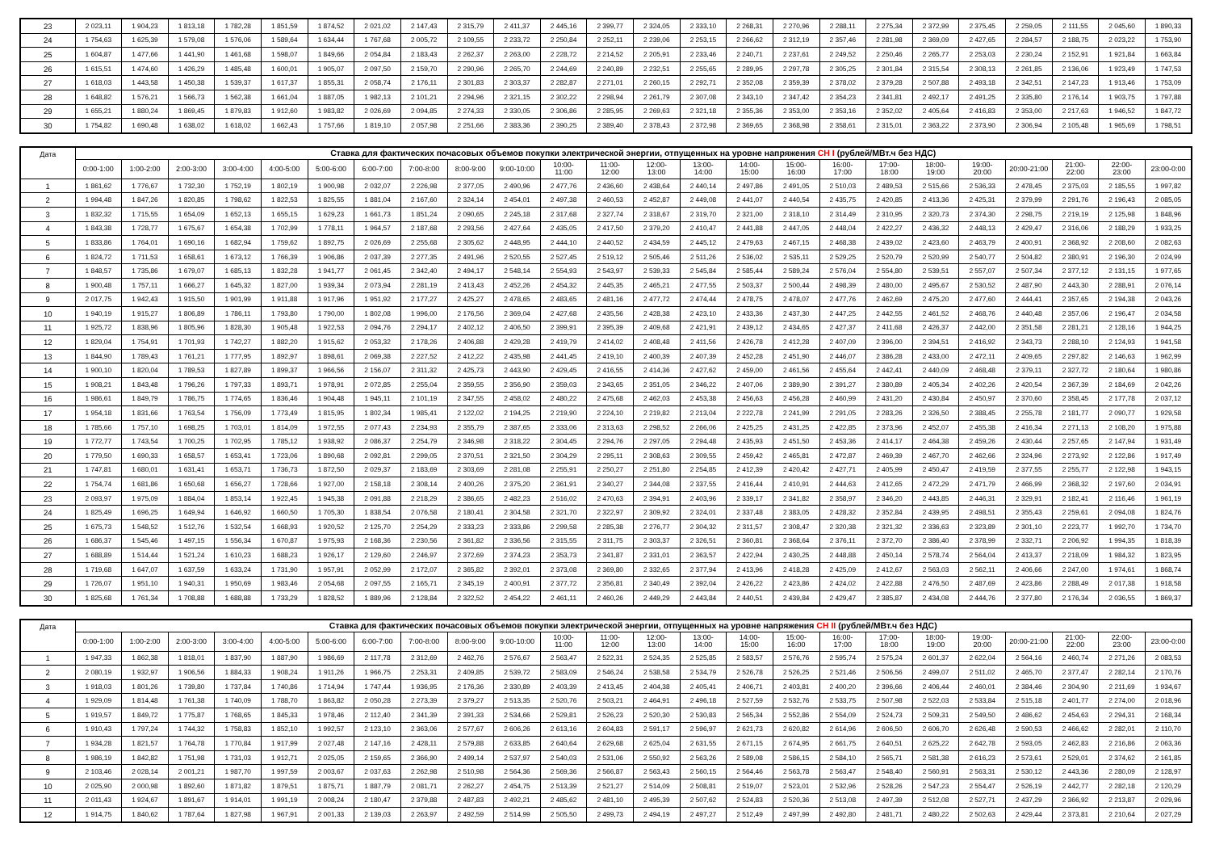| 23 | 2 023,11 | 1 904,23 | 1 813,18 | 1 782,28 | 1 851,59 | 1 874,52 | 2 021,02 | 2 147,43 | 2 315,79 | 2 411,37 | 2 445,16 | 2 399,77 | 2 324,05 | 2 333,10 | 2 268,31 | 2 270,96 | 2 288,11 | 2 275,34 | 2 372,99 | 2 375,45 | 2 259,05 | 2 111,55 | 2 045,60 | 1 890,33 |
| 24 | 1 754,63 | 1 625,39 | 1 579,08 | 1 576,06 | 1 589,64 | 1 634,44 | 1 767,68 | 2 005,72 | 2 109,55 | 2 233,72 | 2 250,84 | 2 252,11 | 2 239,06 | 2 253,15 | 2 266,62 | 2 312,19 | 2 357,46 | 2 281,98 | 2 369,09 | 2 427,65 | 2 284,57 | 2 188,75 | 2 023,22 | 1 753,90 |
| 25 | 1 604,87 | 1 477,66 | 1 441,90 | 1 461,68 | 1 598,07 | 1 849,66 | 2 054,84 | 2 183,43 | 2 262,37 | 2 263,00 | 2 228,72 | 2 214,52 | 2 205,91 | 2 233,46 | 2 240,71 | 2 237,61 | 2 249,52 | 2 250,46 | 2 265,77 | 2 253,03 | 2 230,24 | 2 152,91 | 1 921,84 | 1 663,84 |
| 26 | 1 615,51 | 1 474,60 | 1 426,29 | 1 485,48 | 1 600,01 | 1 905,07 | 2 097,50 | 2 159,70 | 2 290,96 | 2 265,70 | 2 244,69 | 2 240,89 | 2 232,51 | 2 255,65 | 2 289,95 | 2 297,78 | 2 305,25 | 2 301,84 | 2 315,54 | 2 308,13 | 2 261,85 | 2 136,06 | 1 923,49 | 1 747,53 |
| 27 | 1 618,03 | 1 443,58 | 1 450,38 | 1 539,37 | 1 617,37 | 1 855,31 | 2 058,74 | 2 176,11 | 2 301,83 | 2 303,37 | 2 282,87 | 2 271,01 | 2 260,15 | 2 292,71 | 2 352,08 | 2 359,39 | 2 378,02 | 2 379,28 | 2 507,88 | 2 493,18 | 2 342,51 | 2 147,23 | 1 913,46 | 1 753,09 |
| 28 | 1 648,82 | 1 576,21 | 1 566,73 | 1 562,38 | 1 661,04 | 1 887,05 | 1 982,13 | 2 101,21 | 2 294,96 | 2 321,15 | 2 302,22 | 2 298,94 | 2 261,79 | 2 307,08 | 2 343,10 | 2 347,42 | 2 354,23 | 2 341,81 | 2 492,17 | 2 491,25 | 2 335,80 | 2 176,14 | 1 903,75 | 1 797,88 |
| 29 | 1 655,21 | 1 880,24 | 1 869,45 | 1 879,83 | 1 912,60 | 1 983,82 | 2 026,69 | 2 094,85 | 2 274,33 | 2 330,05 | 2 306,86 | 2 285,95 | 2 269,63 | 2 321,18 | 2 355,36 | 2 353,00 | 2 353,16 | 2 352,02 | 2 405,64 | 2 416,83 | 2 353,00 | 2 217,63 | 1 946,52 | 1 847,72 |
| 30 | 1 754,82 | 1 690,48 | 1 638,02 | 1 618,02 | 1 662,43 | 1 757,66 | 1 819,10 | 2 057,98 | 2 251,66 | 2 383,36 | 2 390,25 | 2 389,40 | 2 378,43 | 2 372,98 | 2 369,65 | 2 368,98 | 2 358,61 | 2 315,01 | 2 363,22 | 2 373,90 | 2 306,94 | 2 105,48 | 1 965,69 | 1 798,51 |
| Дата | Ставка для фактических почасовых объемов покупки электрической энергии, отпущенных на уровне напряжения СН I (рублей/МВт.ч без НДС) | | | | | | | | | | | | | | | | | | | | | | | |
| --- | --- | --- | --- | --- | --- | --- | --- | --- | --- | --- | --- | --- | --- | --- | --- | --- | --- | --- | --- | --- | --- | --- | --- | --- |
| | 0:00-1:00 | 1:00-2:00 | 2:00-3:00 | 3:00-4:00 | 4:00-5:00 | 5:00-6:00 | 6:00-7:00 | 7:00-8:00 | 8:00-9:00 | 9:00-10:00 | 10:00- 11:00 | 11:00- 12:00 | 12:00- 13:00 | 13:00- 14:00 | 14:00- 15:00 | 15:00- 16:00 | 16:00- 17:00 | 17:00- 18:00 | 18:00- 19:00 | 19:00- 20:00 | 20:00-21:00 | 21:00- 22:00 | 22:00- 23:00 | 23:00-0:00 |
| 1 | 1 861,62 | 1 776,67 | 1 732,30 | 1 752,19 | 1 802,19 | 1 900,98 | 2 032,07 | 2 226,98 | 2 377,05 | 2 490,96 | 2 477,76 | 2 436,60 | 2 438,64 | 2 440,14 | 2 497,86 | 2 491,05 | 2 510,03 | 2 489,53 | 2 515,66 | 2 536,33 | 2 478,45 | 2 375,03 | 2 185,55 | 1 997,82 |
| 2 | 1 994,48 | 1 847,26 | 1 820,85 | 1 798,62 | 1 822,53 | 1 825,55 | 1 881,04 | 2 167,60 | 2 324,14 | 2 454,01 | 2 497,38 | 2 460,53 | 2 452,87 | 2 449,08 | 2 441,07 | 2 440,54 | 2 435,75 | 2 420,85 | 2 413,36 | 2 425,31 | 2 379,99 | 2 291,76 | 2 196,43 | 2 085,05 |
| 3 | 1 832,32 | 1 715,55 | 1 654,09 | 1 652,13 | 1 655,15 | 1 629,23 | 1 661,73 | 1 851,24 | 2 090,65 | 2 245,18 | 2 317,68 | 2 327,74 | 2 318,67 | 2 319,70 | 2 321,00 | 2 318,10 | 2 314,49 | 2 310,95 | 2 320,73 | 2 374,30 | 2 298,75 | 2 219,19 | 2 125,98 | 1 848,96 |
| 4 | 1 843,38 | 1 728,77 | 1 675,67 | 1 654,38 | 1 702,99 | 1 778,11 | 1 964,57 | 2 187,68 | 2 293,56 | 2 427,64 | 2 435,05 | 2 417,50 | 2 379,20 | 2 410,47 | 2 441,88 | 2 447,05 | 2 448,04 | 2 422,27 | 2 436,32 | 2 448,13 | 2 429,47 | 2 316,06 | 2 188,29 | 1 933,25 |
| 5 | 1 833,86 | 1 764,01 | 1 690,16 | 1 682,94 | 1 759,62 | 1 892,75 | 2 026,69 | 2 255,68 | 2 305,62 | 2 448,95 | 2 444,10 | 2 440,52 | 2 434,59 | 2 445,12 | 2 479,63 | 2 467,15 | 2 468,38 | 2 439,02 | 2 423,60 | 2 463,79 | 2 400,91 | 2 368,92 | 2 208,60 | 2 082,63 |
| 6 | 1 824,72 | 1 711,53 | 1 658,61 | 1 673,12 | 1 766,39 | 1 906,86 | 2 037,39 | 2 277,35 | 2 491,96 | 2 520,55 | 2 527,45 | 2 519,12 | 2 505,46 | 2 511,26 | 2 536,02 | 2 535,11 | 2 529,25 | 2 520,79 | 2 520,99 | 2 540,77 | 2 504,82 | 2 380,91 | 2 196,30 | 2 024,99 |
| 7 | 1 848,57 | 1 735,86 | 1 679,07 | 1 685,13 | 1 832,28 | 1 941,77 | 2 061,45 | 2 342,40 | 2 494,17 | 2 548,14 | 2 554,93 | 2 543,97 | 2 539,33 | 2 545,84 | 2 585,44 | 2 589,24 | 2 576,04 | 2 554,80 | 2 539,51 | 2 557,07 | 2 507,34 | 2 377,12 | 2 131,15 | 1 977,65 |
| 8 | 1 900,48 | 1 757,11 | 1 666,27 | 1 645,32 | 1 827,00 | 1 939,34 | 2 073,94 | 2 281,19 | 2 413,43 | 2 452,26 | 2 454,32 | 2 445,35 | 2 465,21 | 2 477,55 | 2 503,37 | 2 500,44 | 2 498,39 | 2 480,00 | 2 495,67 | 2 530,52 | 2 487,90 | 2 443,30 | 2 288,91 | 2 076,14 |
| 9 | 2 017,75 | 1 942,43 | 1 915,50 | 1 901,99 | 1 911,88 | 1 917,96 | 1 951,92 | 2 177,27 | 2 425,27 | 2 478,65 | 2 483,65 | 2 481,16 | 2 477,72 | 2 474,44 | 2 478,75 | 2 478,07 | 2 477,76 | 2 462,69 | 2 475,20 | 2 477,60 | 2 444,41 | 2 357,65 | 2 194,38 | 2 043,26 |
| 10 | 1 940,19 | 1 915,27 | 1 806,89 | 1 786,11 | 1 793,80 | 1 790,00 | 1 802,08 | 1 996,00 | 2 176,56 | 2 369,04 | 2 427,68 | 2 435,56 | 2 428,38 | 2 423,10 | 2 433,36 | 2 437,30 | 2 447,25 | 2 442,55 | 2 461,52 | 2 468,76 | 2 440,48 | 2 357,06 | 2 196,47 | 2 034,58 |
| 11 | 1 925,72 | 1 838,96 | 1 805,96 | 1 828,30 | 1 905,48 | 1 922,53 | 2 094,76 | 2 294,17 | 2 402,12 | 2 406,50 | 2 399,91 | 2 395,39 | 2 409,68 | 2 421,91 | 2 439,12 | 2 434,65 | 2 427,37 | 2 411,68 | 2 426,37 | 2 442,00 | 2 351,58 | 2 281,21 | 2 128,16 | 1 944,25 |
| 12 | 1 829,04 | 1 754,91 | 1 701,93 | 1 742,27 | 1 882,20 | 1 915,62 | 2 053,32 | 2 178,26 | 2 406,88 | 2 429,28 | 2 419,79 | 2 414,02 | 2 408,48 | 2 411,56 | 2 426,78 | 2 412,28 | 2 407,09 | 2 396,00 | 2 394,51 | 2 416,92 | 2 343,73 | 2 288,10 | 2 124,93 | 1 941,58 |
| 13 | 1 844,90 | 1 789,43 | 1 761,21 | 1 777,95 | 1 892,97 | 1 898,61 | 2 069,38 | 2 227,52 | 2 412,22 | 2 435,98 | 2 441,45 | 2 419,10 | 2 400,39 | 2 407,39 | 2 452,28 | 2 451,90 | 2 446,07 | 2 386,28 | 2 433,00 | 2 472,11 | 2 409,65 | 2 297,82 | 2 146,63 | 1 962,99 |
| 14 | 1 900,10 | 1 820,04 | 1 789,53 | 1 827,89 | 1 899,37 | 1 966,56 | 2 156,07 | 2 311,32 | 2 425,73 | 2 443,90 | 2 429,45 | 2 416,55 | 2 414,36 | 2 427,62 | 2 459,00 | 2 461,56 | 2 455,64 | 2 442,41 | 2 440,09 | 2 468,48 | 2 379,11 | 2 327,72 | 2 180,64 | 1 980,86 |
| 15 | 1 908,21 | 1 843,48 | 1 796,26 | 1 797,33 | 1 893,71 | 1 978,91 | 2 072,85 | 2 255,04 | 2 359,55 | 2 356,90 | 2 359,03 | 2 343,65 | 2 351,05 | 2 346,22 | 2 407,06 | 2 389,90 | 2 391,27 | 2 380,89 | 2 405,34 | 2 402,26 | 2 420,54 | 2 367,39 | 2 184,69 | 2 042,26 |
| 16 | 1 986,61 | 1 849,79 | 1 786,75 | 1 774,65 | 1 836,46 | 1 904,48 | 1 945,11 | 2 101,19 | 2 347,55 | 2 458,02 | 2 480,22 | 2 475,68 | 2 462,03 | 2 453,38 | 2 456,63 | 2 456,28 | 2 460,99 | 2 431,20 | 2 430,84 | 2 450,97 | 2 370,60 | 2 358,45 | 2 177,78 | 2 037,12 |
| 17 | 1 954,18 | 1 831,66 | 1 763,54 | 1 756,09 | 1 773,49 | 1 815,95 | 1 802,34 | 1 985,41 | 2 122,02 | 2 194,25 | 2 219,90 | 2 224,10 | 2 219,82 | 2 213,04 | 2 222,78 | 2 241,99 | 2 291,05 | 2 283,26 | 2 326,50 | 2 388,45 | 2 255,78 | 2 181,77 | 2 090,77 | 1 929,58 |
| 18 | 1 785,66 | 1 757,10 | 1 698,25 | 1 703,01 | 1 814,09 | 1 972,55 | 2 077,43 | 2 234,93 | 2 355,79 | 2 387,65 | 2 333,06 | 2 313,63 | 2 298,52 | 2 266,06 | 2 425,25 | 2 431,25 | 2 422,85 | 2 373,96 | 2 452,07 | 2 455,38 | 2 416,34 | 2 271,13 | 2 108,20 | 1 975,88 |
| 19 | 1 772,77 | 1 743,54 | 1 700,25 | 1 702,95 | 1 785,12 | 1 938,92 | 2 086,37 | 2 254,79 | 2 346,98 | 2 318,22 | 2 304,45 | 2 294,76 | 2 297,05 | 2 294,48 | 2 435,93 | 2 451,50 | 2 453,36 | 2 414,17 | 2 464,38 | 2 459,26 | 2 430,44 | 2 257,65 | 2 147,94 | 1 931,49 |
| 20 | 1 779,50 | 1 690,33 | 1 658,57 | 1 653,41 | 1 723,06 | 1 890,68 | 2 092,81 | 2 299,05 | 2 370,51 | 2 321,50 | 2 304,29 | 2 295,11 | 2 308,63 | 2 309,55 | 2 459,42 | 2 465,81 | 2 472,87 | 2 469,39 | 2 467,70 | 2 462,66 | 2 324,96 | 2 273,92 | 2 122,86 | 1 917,49 |
| 21 | 1 747,81 | 1 680,01 | 1 631,41 | 1 653,71 | 1 736,73 | 1 872,50 | 2 029,37 | 2 183,69 | 2 303,69 | 2 281,08 | 2 255,91 | 2 250,27 | 2 251,80 | 2 254,85 | 2 412,39 | 2 420,42 | 2 427,71 | 2 405,99 | 2 450,47 | 2 419,59 | 2 377,55 | 2 255,77 | 2 122,98 | 1 943,15 |
| 22 | 1 754,74 | 1 681,86 | 1 650,68 | 1 656,27 | 1 728,66 | 1 927,00 | 2 158,18 | 2 308,14 | 2 400,26 | 2 375,20 | 2 361,91 | 2 340,27 | 2 344,08 | 2 337,55 | 2 416,44 | 2 410,91 | 2 444,63 | 2 412,65 | 2 472,29 | 2 471,79 | 2 466,99 | 2 368,32 | 2 197,60 | 2 034,91 |
| 23 | 2 093,97 | 1 975,09 | 1 884,04 | 1 853,14 | 1 922,45 | 1 945,38 | 2 091,88 | 2 218,29 | 2 386,65 | 2 482,23 | 2 516,02 | 2 470,63 | 2 394,91 | 2 403,96 | 2 339,17 | 2 341,82 | 2 358,97 | 2 346,20 | 2 443,85 | 2 446,31 | 2 329,91 | 2 182,41 | 2 116,46 | 1 961,19 |
| 24 | 1 825,49 | 1 696,25 | 1 649,94 | 1 646,92 | 1 660,50 | 1 705,30 | 1 838,54 | 2 076,58 | 2 180,41 | 2 304,58 | 2 321,70 | 2 322,97 | 2 309,92 | 2 324,01 | 2 337,48 | 2 383,05 | 2 428,32 | 2 352,84 | 2 439,95 | 2 498,51 | 2 355,43 | 2 259,61 | 2 094,08 | 1 824,76 |
| 25 | 1 675,73 | 1 548,52 | 1 512,76 | 1 532,54 | 1 668,93 | 1 920,52 | 2 125,70 | 2 254,29 | 2 333,23 | 2 333,86 | 2 299,58 | 2 285,38 | 2 276,77 | 2 304,32 | 2 311,57 | 2 308,47 | 2 320,38 | 2 321,32 | 2 336,63 | 2 323,89 | 2 301,10 | 2 223,77 | 1 992,70 | 1 734,70 |
| 26 | 1 686,37 | 1 545,46 | 1 497,15 | 1 556,34 | 1 670,87 | 1 975,93 | 2 168,36 | 2 230,56 | 2 361,82 | 2 336,56 | 2 315,55 | 2 311,75 | 2 303,37 | 2 326,51 | 2 360,81 | 2 368,64 | 2 376,11 | 2 372,70 | 2 386,40 | 2 378,99 | 2 332,71 | 2 206,92 | 1 994,35 | 1 818,39 |
| 27 | 1 688,89 | 1 514,44 | 1 521,24 | 1 610,23 | 1 688,23 | 1 926,17 | 2 129,60 | 2 246,97 | 2 372,69 | 2 374,23 | 2 353,73 | 2 341,87 | 2 331,01 | 2 363,57 | 2 422,94 | 2 430,25 | 2 448,88 | 2 450,14 | 2 578,74 | 2 564,04 | 2 413,37 | 2 218,09 | 1 984,32 | 1 823,95 |
| 28 | 1 719,68 | 1 647,07 | 1 637,59 | 1 633,24 | 1 731,90 | 1 957,91 | 2 052,99 | 2 172,07 | 2 365,82 | 2 392,01 | 2 373,08 | 2 369,80 | 2 332,65 | 2 377,94 | 2 413,96 | 2 418,28 | 2 425,09 | 2 412,67 | 2 563,03 | 2 562,11 | 2 406,66 | 2 247,00 | 1 974,61 | 1 868,74 |
| 29 | 1 726,07 | 1 951,10 | 1 940,31 | 1 950,69 | 1 983,46 | 2 054,68 | 2 097,55 | 2 165,71 | 2 345,19 | 2 400,91 | 2 377,72 | 2 356,81 | 2 340,49 | 2 392,04 | 2 426,22 | 2 423,86 | 2 424,02 | 2 422,88 | 2 476,50 | 2 487,69 | 2 423,86 | 2 288,49 | 2 017,38 | 1 918,58 |
| 30 | 1 825,68 | 1 761,34 | 1 708,88 | 1 688,88 | 1 733,29 | 1 828,52 | 1 889,96 | 2 128,84 | 2 322,52 | 2 454,22 | 2 461,11 | 2 460,26 | 2 449,29 | 2 443,84 | 2 440,51 | 2 439,84 | 2 429,47 | 2 385,87 | 2 434,08 | 2 444,76 | 2 377,80 | 2 176,34 | 2 036,55 | 1 869,37 |
| Дата | Ставка для фактических почасовых объемов покупки электрической энергии, отпущенных на уровне напряжения СН II (рублей/МВт.ч без НДС) | | | | | | | | | | | | | | | | | | | | | | | |
| --- | --- | --- | --- | --- | --- | --- | --- | --- | --- | --- | --- | --- | --- | --- | --- | --- | --- | --- | --- | --- | --- | --- | --- | --- |
| | 0:00-1:00 | 1:00-2:00 | 2:00-3:00 | 3:00-4:00 | 4:00-5:00 | 5:00-6:00 | 6:00-7:00 | 7:00-8:00 | 8:00-9:00 | 9:00-10:00 | 10:00- 11:00 | 11:00- 12:00 | 12:00- 13:00 | 13:00- 14:00 | 14:00- 15:00 | 15:00- 16:00 | 16:00- 17:00 | 17:00- 18:00 | 18:00- 19:00 | 19:00- 20:00 | 20:00-21:00 | 21:00- 22:00 | 22:00- 23:00 | 23:00-0:00 |
| 1 | 1 947,33 | 1 862,38 | 1 818,01 | 1 837,90 | 1 887,90 | 1 986,69 | 2 117,78 | 2 312,69 | 2 462,76 | 2 576,67 | 2 563,47 | 2 522,31 | 2 524,35 | 2 525,85 | 2 583,57 | 2 576,76 | 2 595,74 | 2 575,24 | 2 601,37 | 2 622,04 | 2 564,16 | 2 460,74 | 2 271,26 | 2 083,53 |
| 2 | 2 080,19 | 1 932,97 | 1 906,56 | 1 884,33 | 1 908,24 | 1 911,26 | 1 966,75 | 2 253,31 | 2 409,85 | 2 539,72 | 2 583,09 | 2 546,24 | 2 538,58 | 2 534,79 | 2 526,78 | 2 526,25 | 2 521,46 | 2 506,56 | 2 499,07 | 2 511,02 | 2 465,70 | 2 377,47 | 2 282,14 | 2 170,76 |
| 3 | 1 918,03 | 1 801,26 | 1 739,80 | 1 737,84 | 1 740,86 | 1 714,94 | 1 747,44 | 1 936,95 | 2 176,36 | 2 330,89 | 2 403,39 | 2 413,45 | 2 404,38 | 2 405,41 | 2 406,71 | 2 403,81 | 2 400,20 | 2 396,66 | 2 406,44 | 2 460,01 | 2 384,46 | 2 304,90 | 2 211,69 | 1 934,67 |
| 4 | 1 929,09 | 1 814,48 | 1 761,38 | 1 740,09 | 1 788,70 | 1 863,82 | 2 050,28 | 2 273,39 | 2 379,27 | 2 513,35 | 2 520,76 | 2 503,21 | 2 464,91 | 2 496,18 | 2 527,59 | 2 532,76 | 2 533,75 | 2 507,98 | 2 522,03 | 2 533,84 | 2 515,18 | 2 401,77 | 2 274,00 | 2 018,96 |
| 5 | 1 919,57 | 1 849,72 | 1 775,87 | 1 768,65 | 1 845,33 | 1 978,46 | 2 112,40 | 2 341,39 | 2 391,33 | 2 534,66 | 2 529,81 | 2 526,23 | 2 520,30 | 2 530,83 | 2 565,34 | 2 552,86 | 2 554,09 | 2 524,73 | 2 509,31 | 2 549,50 | 2 486,62 | 2 454,63 | 2 294,31 | 2 168,34 |
| 6 | 1 910,43 | 1 797,24 | 1 744,32 | 1 758,83 | 1 852,10 | 1 992,57 | 2 123,10 | 2 363,06 | 2 577,67 | 2 606,26 | 2 613,16 | 2 604,83 | 2 591,17 | 2 596,97 | 2 621,73 | 2 620,82 | 2 614,96 | 2 606,50 | 2 606,70 | 2 626,48 | 2 590,53 | 2 466,62 | 2 282,01 | 2 110,70 |
| 7 | 1 934,28 | 1 821,57 | 1 764,78 | 1 770,84 | 1 917,99 | 2 027,48 | 2 147,16 | 2 428,11 | 2 579,88 | 2 633,85 | 2 640,64 | 2 629,68 | 2 625,04 | 2 631,55 | 2 671,15 | 2 674,95 | 2 661,75 | 2 640,51 | 2 625,22 | 2 642,78 | 2 593,05 | 2 462,83 | 2 216,86 | 2 063,36 |
| 8 | 1 986,19 | 1 842,82 | 1 751,98 | 1 731,03 | 1 912,71 | 2 025,05 | 2 159,65 | 2 366,90 | 2 499,14 | 2 537,97 | 2 540,03 | 2 531,06 | 2 550,92 | 2 563,26 | 2 589,08 | 2 586,15 | 2 584,10 | 2 565,71 | 2 581,38 | 2 616,23 | 2 573,61 | 2 529,01 | 2 374,62 | 2 161,85 |
| 9 | 2 103,46 | 2 028,14 | 2 001,21 | 1 987,70 | 1 997,59 | 2 003,67 | 2 037,63 | 2 262,98 | 2 510,98 | 2 564,36 | 2 569,36 | 2 566,87 | 2 563,43 | 2 560,15 | 2 564,46 | 2 563,78 | 2 563,47 | 2 548,40 | 2 560,91 | 2 563,31 | 2 530,12 | 2 443,36 | 2 280,09 | 2 128,97 |
| 10 | 2 025,90 | 2 000,98 | 1 892,60 | 1 871,82 | 1 879,51 | 1 875,71 | 1 887,79 | 2 081,71 | 2 262,27 | 2 454,75 | 2 513,39 | 2 521,27 | 2 514,09 | 2 508,81 | 2 519,07 | 2 523,01 | 2 532,96 | 2 528,26 | 2 547,23 | 2 554,47 | 2 526,19 | 2 442,77 | 2 282,18 | 2 120,29 |
| 11 | 2 011,43 | 1 924,67 | 1 891,67 | 1 914,01 | 1 991,19 | 2 008,24 | 2 180,47 | 2 379,88 | 2 487,83 | 2 492,21 | 2 485,62 | 2 481,10 | 2 495,39 | 2 507,62 | 2 524,83 | 2 520,36 | 2 513,08 | 2 497,39 | 2 512,08 | 2 527,71 | 2 437,29 | 2 366,92 | 2 213,87 | 2 029,96 |
| 12 | 1 914,75 | 1 840,62 | 1 787,64 | 1 827,98 | 1 967,91 | 2 001,33 | 2 139,03 | 2 263,97 | 2 492,59 | 2 514,99 | 2 505,50 | 2 499,73 | 2 494,19 | 2 497,27 | 2 512,49 | 2 497,99 | 2 492,80 | 2 481,71 | 2 480,22 | 2 502,63 | 2 429,44 | 2 373,81 | 2 210,64 | 2 027,29 |